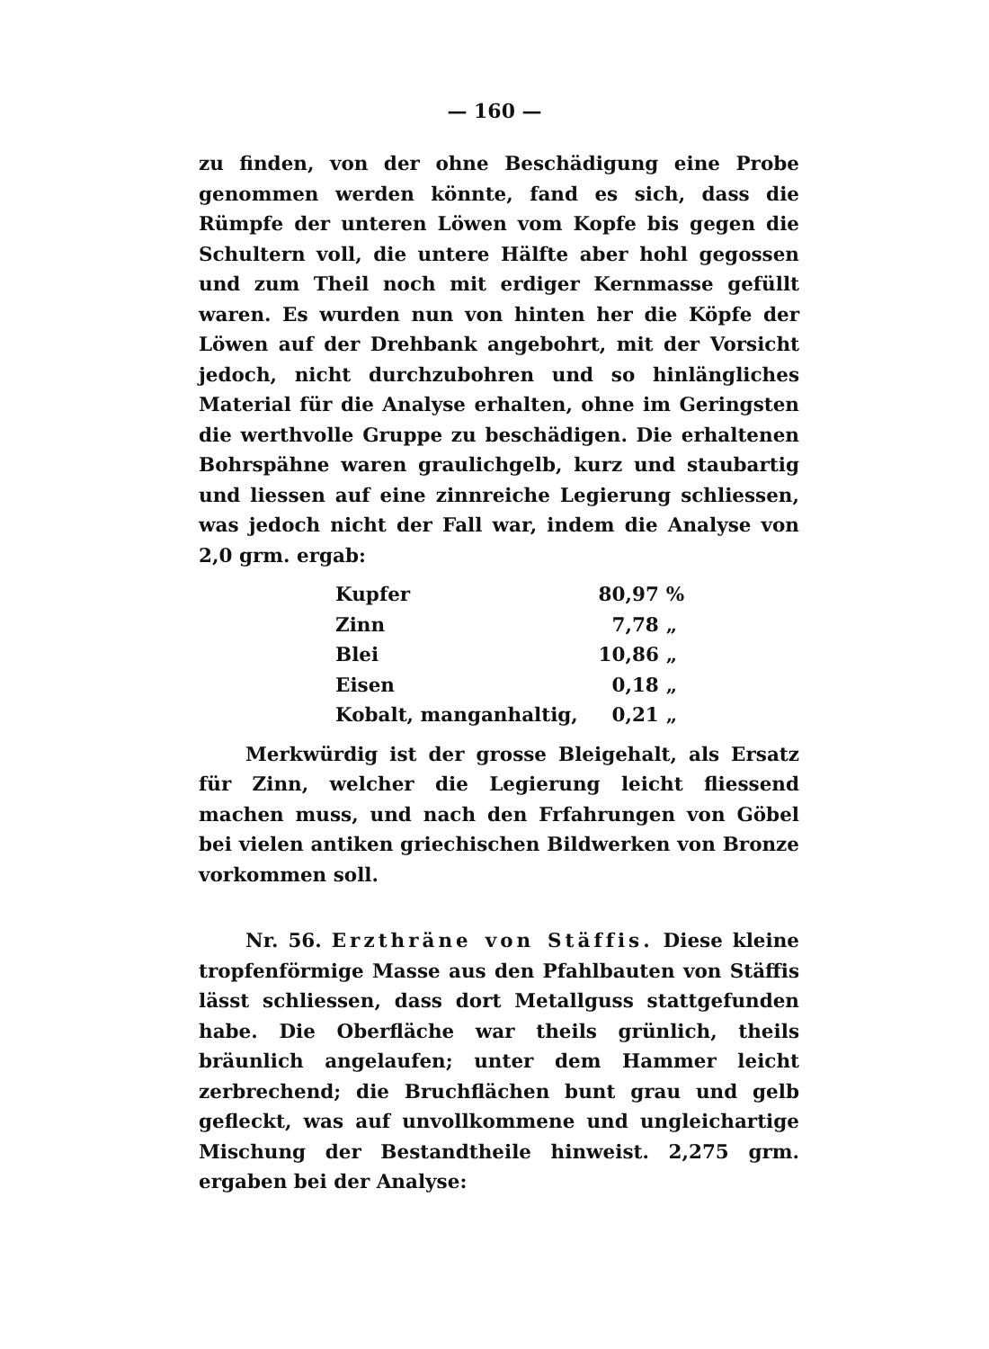— 160 —
zu finden, von der ohne Beschädigung eine Probe genommen werden könnte, fand es sich, dass die Rümpfe der unteren Löwen vom Kopfe bis gegen die Schultern voll, die untere Hälfte aber hohl gegossen und zum Theil noch mit erdiger Kernmasse gefüllt waren. Es wurden nun von hinten her die Köpfe der Löwen auf der Drehbank angebohrt, mit der Vorsicht jedoch, nicht durchzubohren und so hinlängliches Material für die Analyse erhalten, ohne im Geringsten die werthvolle Gruppe zu beschädigen. Die erhaltenen Bohrspähne waren graulichgelb, kurz und staubartig und liessen auf eine zinnreiche Legierung schliessen, was jedoch nicht der Fall war, indem die Analyse von 2,0 grm. ergab:
| Kupfer | 80,97 | % |
| Zinn | 7,78 | „ |
| Blei | 10,86 | „ |
| Eisen | 0,18 | „ |
| Kobalt, manganhaltig, | 0,21 | „ |
Merkwürdig ist der grosse Bleigehalt, als Ersatz für Zinn, welcher die Legierung leicht fliessend machen muss, und nach den Frfahrungen von Göbel bei vielen antiken griechischen Bildwerken von Bronze vorkommen soll.
Nr. 56. Erzthräne von Stäffis. Diese kleine tropfenförmige Masse aus den Pfahlbauten von Stäffis lässt schliessen, dass dort Metallguss stattgefunden habe. Die Oberfläche war theils grünlich, theils bräunlich angelaufen; unter dem Hammer leicht zerbrechend; die Bruchflächen bunt grau und gelb gefleckt, was auf unvollkommene und ungleichartige Mischung der Bestandtheile hinweist. 2,275 grm. ergaben bei der Analyse: